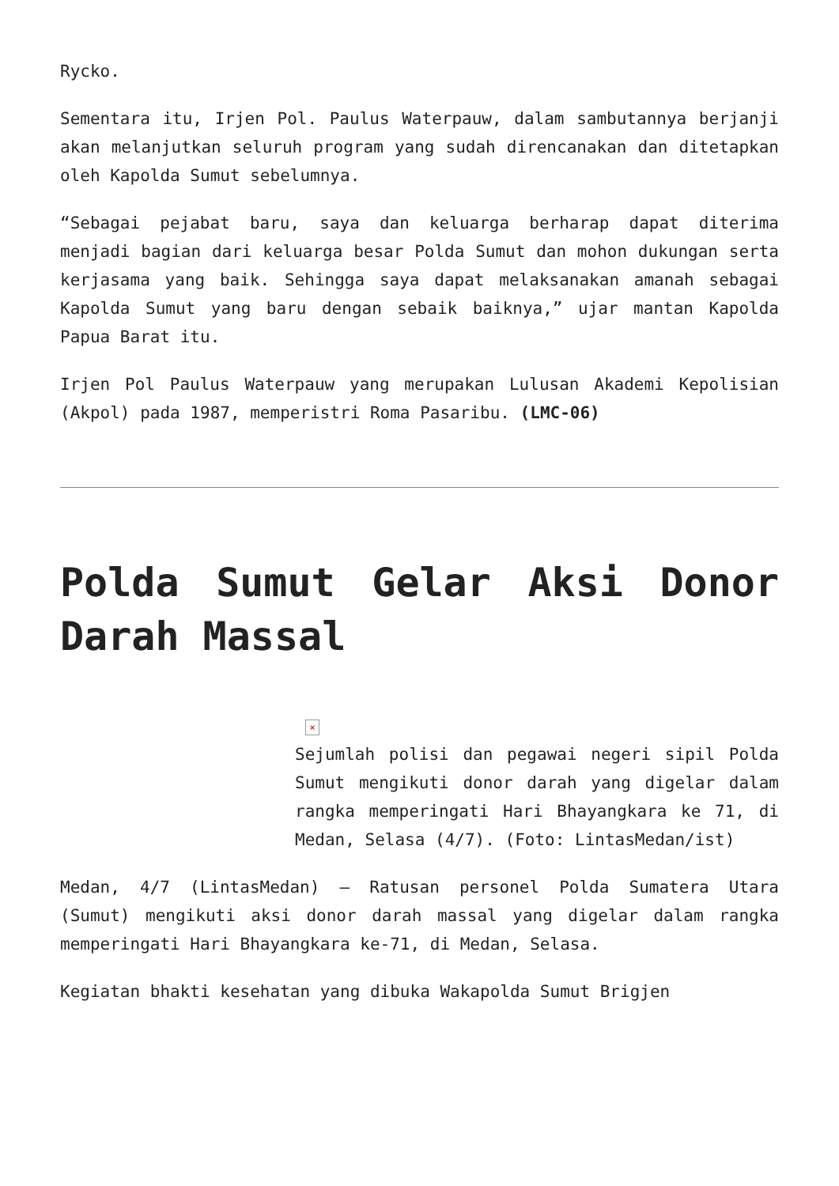Rycko.
Sementara itu, Irjen Pol. Paulus Waterpauw, dalam sambutannya berjanji akan melanjutkan seluruh program yang sudah direncanakan dan ditetapkan oleh Kapolda Sumut sebelumnya.
“Sebagai pejabat baru, saya dan keluarga berharap dapat diterima menjadi bagian dari keluarga besar Polda Sumut dan mohon dukungan serta kerjasama yang baik. Sehingga saya dapat melaksanakan amanah sebagai Kapolda Sumut yang baru dengan sebaik baiknya,” ujar mantan Kapolda Papua Barat itu.
Irjen Pol Paulus Waterpauw yang merupakan Lulusan Akademi Kepolisian (Akpol) pada 1987, memperistri Roma Pasaribu. (LMC-06)
Polda Sumut Gelar Aksi Donor Darah Massal
×
Sejumlah polisi dan pegawai negeri sipil Polda Sumut mengikuti donor darah yang digelar dalam rangka memperingati Hari Bhayangkara ke 71, di Medan, Selasa (4/7). (Foto: LintasMedan/ist)
Medan, 4/7 (LintasMedan) – Ratusan personel Polda Sumatera Utara (Sumut) mengikuti aksi donor darah massal yang digelar dalam rangka memperingati Hari Bhayangkara ke-71, di Medan, Selasa.
Kegiatan bhakti kesehatan yang dibuka Wakapolda Sumut Brigjen